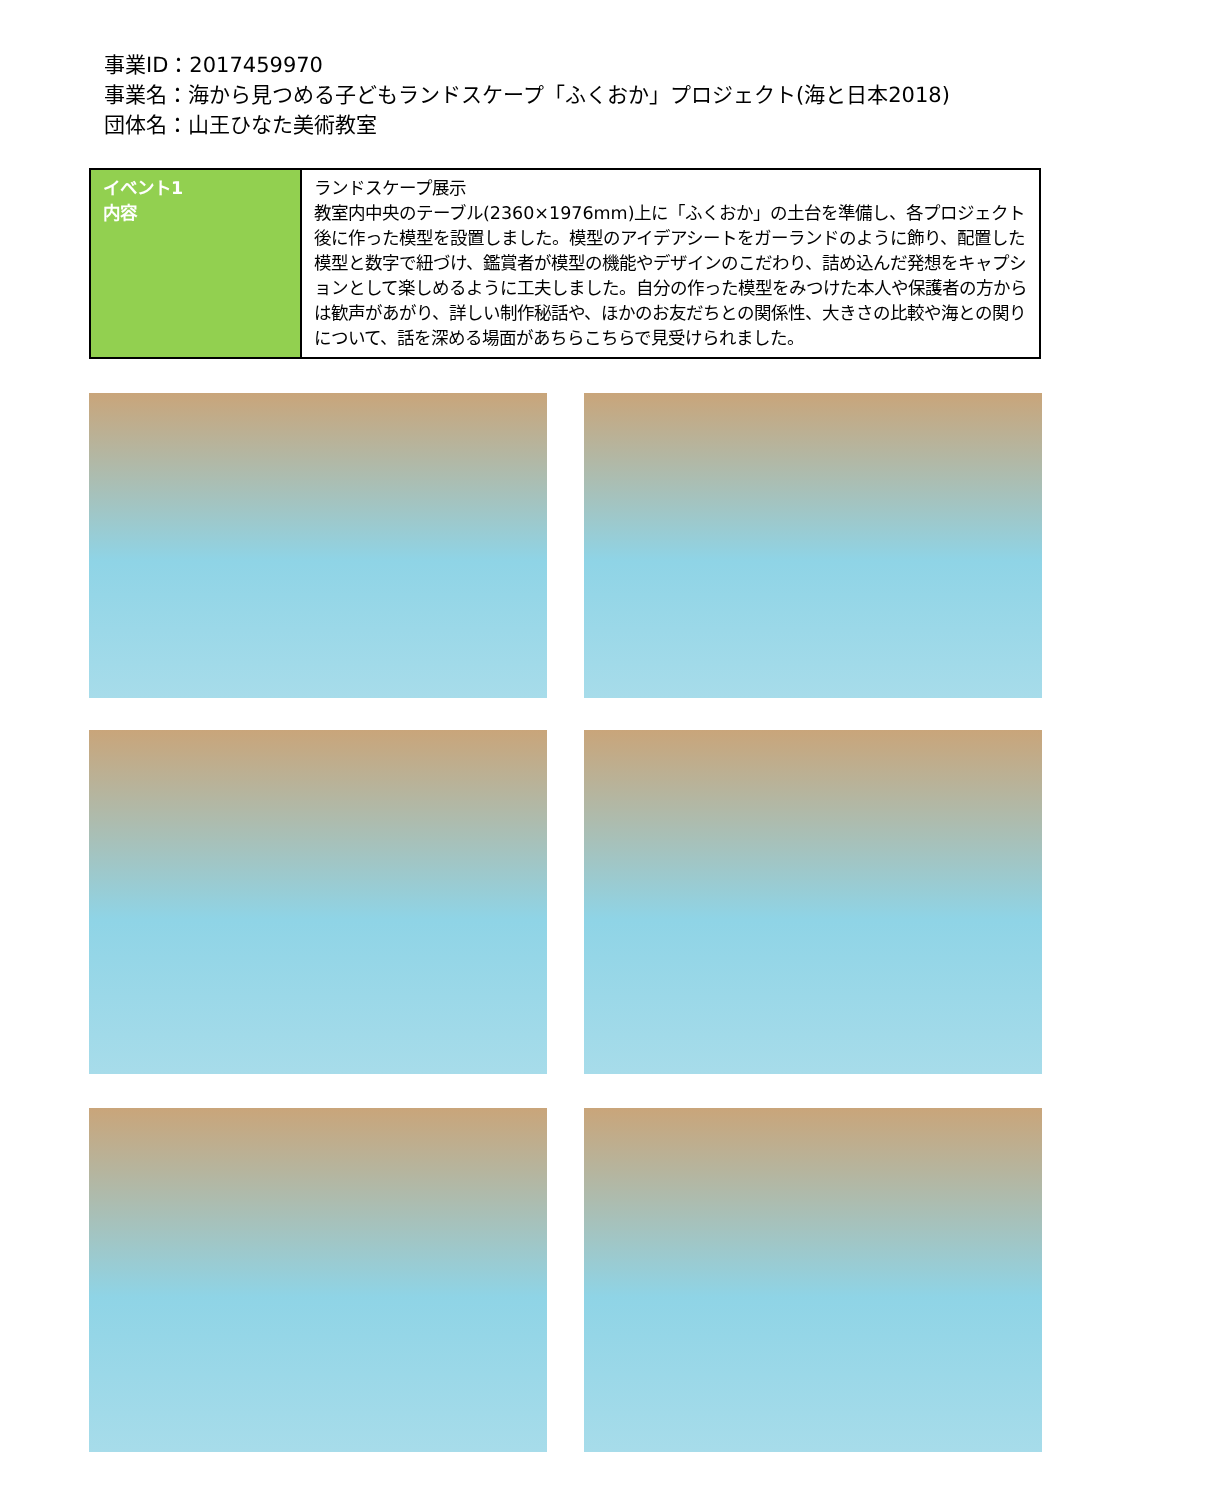事業ID：2017459970
事業名：海から見つめる子どもランドスケープ「ふくおか」プロジェクト(海と日本2018)
団体名：山王ひなた美術教室
| イベント1 内容 | ランドスケープ展示 教室内中央のテーブル(2360×1976mm)上に「ふくおか」の土台を準備し、各プロジェクト後に作った模型を設置しました。模型のアイデアシートをガーランドのように飾り、配置した模型と数字で紐づけ、鑑賞者が模型の機能やデザインのこだわり、詰め込んだ発想をキャプションとして楽しめるように工夫しました。自分の作った模型をみつけた本人や保護者の方からは歓声があがり、詳しい制作秘話や、ほかのお友だちとの関係性、大きさの比較や海との関りについて、話を深める場面があちらこちらで見受けられました。 |